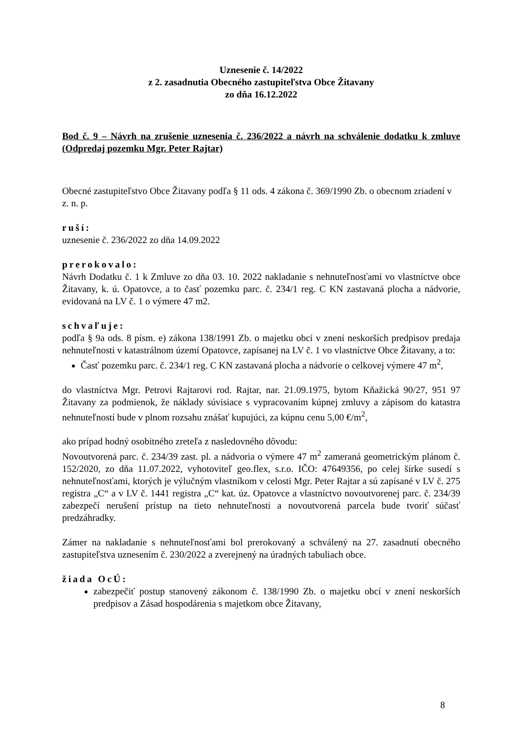Uznesenie č. 14/2022
z 2. zasadnutia Obecného zastupiteľstva Obce Žitavany
zo dňa 16.12.2022
Bod č. 9 – Návrh na zrušenie uznesenia č. 236/2022 a návrh na schválenie dodatku k zmluve (Odpredaj pozemku Mgr. Peter Rajtar)
Obecné zastupiteľstvo Obce Žitavany podľa § 11 ods. 4 zákona č. 369/1990 Zb. o obecnom zriadení v z. n. p.
ruší:
uznesenie č. 236/2022 zo dňa 14.09.2022
prerokovalo:
Návrh Dodatku č. 1 k Zmluve zo dňa 03. 10. 2022 nakladanie s nehnuteľnosťami vo vlastníctve obce Žitavany, k. ú. Opatovce, a to časť pozemku parc. č. 234/1 reg. C KN zastavaná plocha a nádvorie, evidovaná na LV č. 1 o výmere 47 m2.
schvaľuje:
podľa § 9a ods. 8 písm. e) zákona 138/1991 Zb. o majetku obcí v znení neskorších predpisov predaja nehnuteľnosti v katastrálnom území Opatovce, zapísanej na LV č. 1 vo vlastníctve Obce Žitavany, a to:
Časť pozemku parc. č. 234/1 reg. C KN zastavaná plocha a nádvorie o celkovej výmere 47 m<sup>2</sup>,
do vlastníctva Mgr. Petrovi Rajtarovi rod. Rajtar, nar. 21.09.1975, bytom Kňažická 90/27, 951 97 Žitavany za podmienok, že náklady súvisiace s vypracovaním kúpnej zmluvy a zápisom do katastra nehnuteľností bude v plnom rozsahu znášať kupujúci, za kúpnu cenu 5,00 €/m<sup>2</sup>,
ako prípad hodný osobitného zreteľa z nasledovného dôvodu:
Novoutvorená parc. č. 234/39 zast. pl. a nádvoria o výmere 47 m<sup>2</sup> zameraná geometrickým plánom č. 152/2020, zo dňa 11.07.2022, vyhotoviteľ geo.flex, s.r.o. IČO: 47649356, po celej šírke susedí s nehnuteľnosťami, ktorých je výlučným vlastníkom v celosti Mgr. Peter Rajtar a sú zapísané v LV č. 275 registra „C“ a v LV č. 1441 registra „C“ kat. úz. Opatovce a vlastníctvo novoutvorenej parc. č. 234/39 zabezpečí nerušení prístup na tieto nehnuteľnosti a novoutvorená parcela bude tvoriť súčasť predzáhradky.
Zámer na nakladanie s nehnuteľnosťami bol prerokovaný a schválený na 27. zasadnutí obecného zastupiteľstva uznesením č. 230/2022 a zverejnený na úradných tabuliach obce.
žiada OcÚ:
zabezpečiť postup stanovený zákonom č. 138/1990 Zb. o majetku obcí v znení neskorších predpisov a Zásad hospodárenia s majetkom obce Žitavany,
8